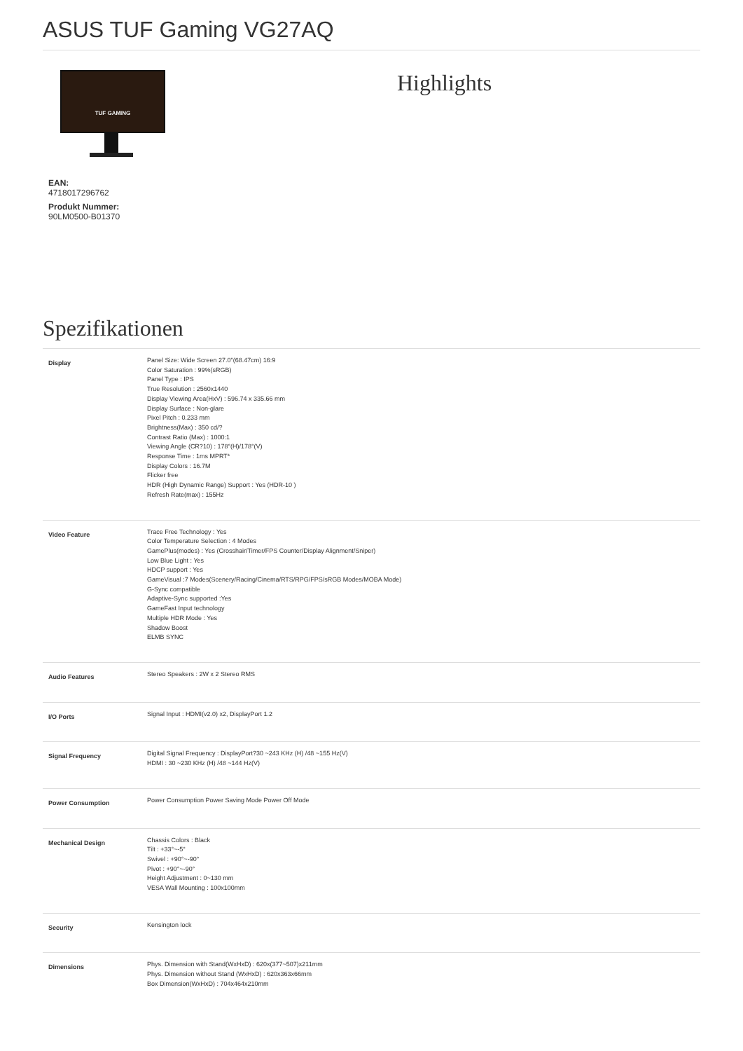ASUS TUF Gaming VG27AQ
TUF GAMING
EAN:
4718017296762
Produkt Nummer:
90LM0500-B01370
Highlights
Spezifikationen
| Display | Panel Size: Wide Screen 27.0"(68.47cm) 16:9 Color Saturation : 99%(sRGB) Panel Type : IPS True Resolution : 2560x1440 Display Viewing Area(HxV) : 596.74 x 335.66 mm Display Surface : Non-glare Pixel Pitch : 0.233 mm Brightness(Max) : 350 cd/? Contrast Ratio (Max) : 1000:1 Viewing Angle (CR?10) : 178°(H)/178°(V) Response Time : 1ms MPRT* Display Colors : 16.7M Flicker free HDR (High Dynamic Range) Support : Yes (HDR-10 ) Refresh Rate(max) : 155Hz |
| Video Feature | Trace Free Technology : Yes Color Temperature Selection : 4 Modes GamePlus(modes) : Yes (Crosshair/Timer/FPS Counter/Display Alignment/Sniper) Low Blue Light : Yes HDCP support : Yes GameVisual :7 Modes(Scenery/Racing/Cinema/RTS/RPG/FPS/sRGB Modes/MOBA Mode) G-Sync compatible Adaptive-Sync supported :Yes GameFast Input technology Multiple HDR Mode : Yes Shadow Boost ELMB SYNC |
| Audio Features | Stereo Speakers : 2W x 2 Stereo RMS |
| I/O Ports | Signal Input : HDMI(v2.0) x2, DisplayPort 1.2 |
| Signal Frequency | Digital Signal Frequency : DisplayPort?30 ~243 KHz (H) /48 ~155 Hz(V) HDMI : 30 ~230 KHz (H) /48 ~144 Hz(V) |
| Power Consumption | Power Consumption Power Saving Mode Power Off Mode |
| Mechanical Design | Chassis Colors : Black Tilt : +33°~-5° Swivel : +90°~-90° Pivot : +90°~-90° Height Adjustment : 0~130 mm VESA Wall Mounting : 100x100mm |
| Security | Kensington lock |
| Dimensions | Phys. Dimension with Stand(WxHxD) : 620x(377~507)x211mm Phys. Dimension without Stand (WxHxD) : 620x363x66mm Box Dimension(WxHxD) : 704x464x210mm |